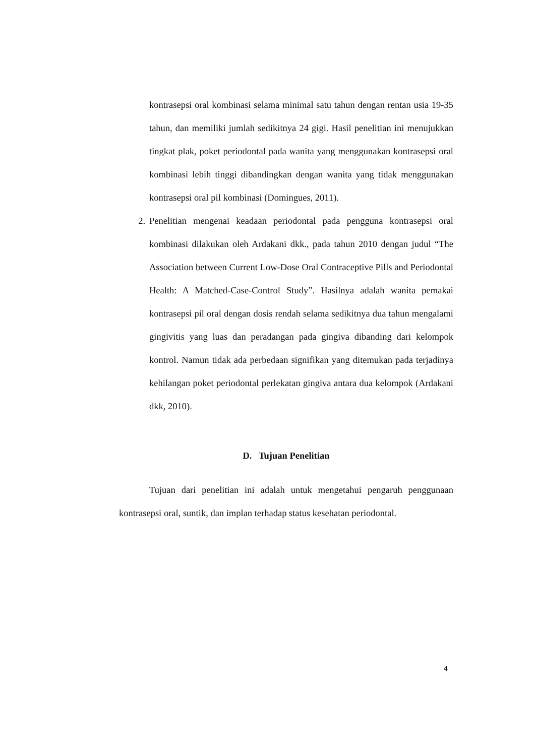kontrasepsi oral kombinasi selama minimal satu tahun dengan rentan usia 19-35 tahun, dan memiliki jumlah sedikitnya 24 gigi. Hasil penelitian ini menujukkan tingkat plak, poket periodontal pada wanita yang menggunakan kontrasepsi oral kombinasi lebih tinggi dibandingkan dengan wanita yang tidak menggunakan kontrasepsi oral pil kombinasi (Domingues, 2011).
2. Penelitian mengenai keadaan periodontal pada pengguna kontrasepsi oral kombinasi dilakukan oleh Ardakani dkk., pada tahun 2010 dengan judul “The Association between Current Low-Dose Oral Contraceptive Pills and Periodontal Health: A Matched-Case-Control Study”. Hasilnya adalah wanita pemakai kontrasepsi pil oral dengan dosis rendah selama sedikitnya dua tahun mengalami gingivitis yang luas dan peradangan pada gingiva dibanding dari kelompok kontrol. Namun tidak ada perbedaan signifikan yang ditemukan pada terjadinya kehilangan poket periodontal perlekatan gingiva antara dua kelompok (Ardakani dkk, 2010).
D. Tujuan Penelitian
Tujuan dari penelitian ini adalah untuk mengetahui pengaruh penggunaan kontrasepsi oral, suntik, dan implan terhadap status kesehatan periodontal.
4